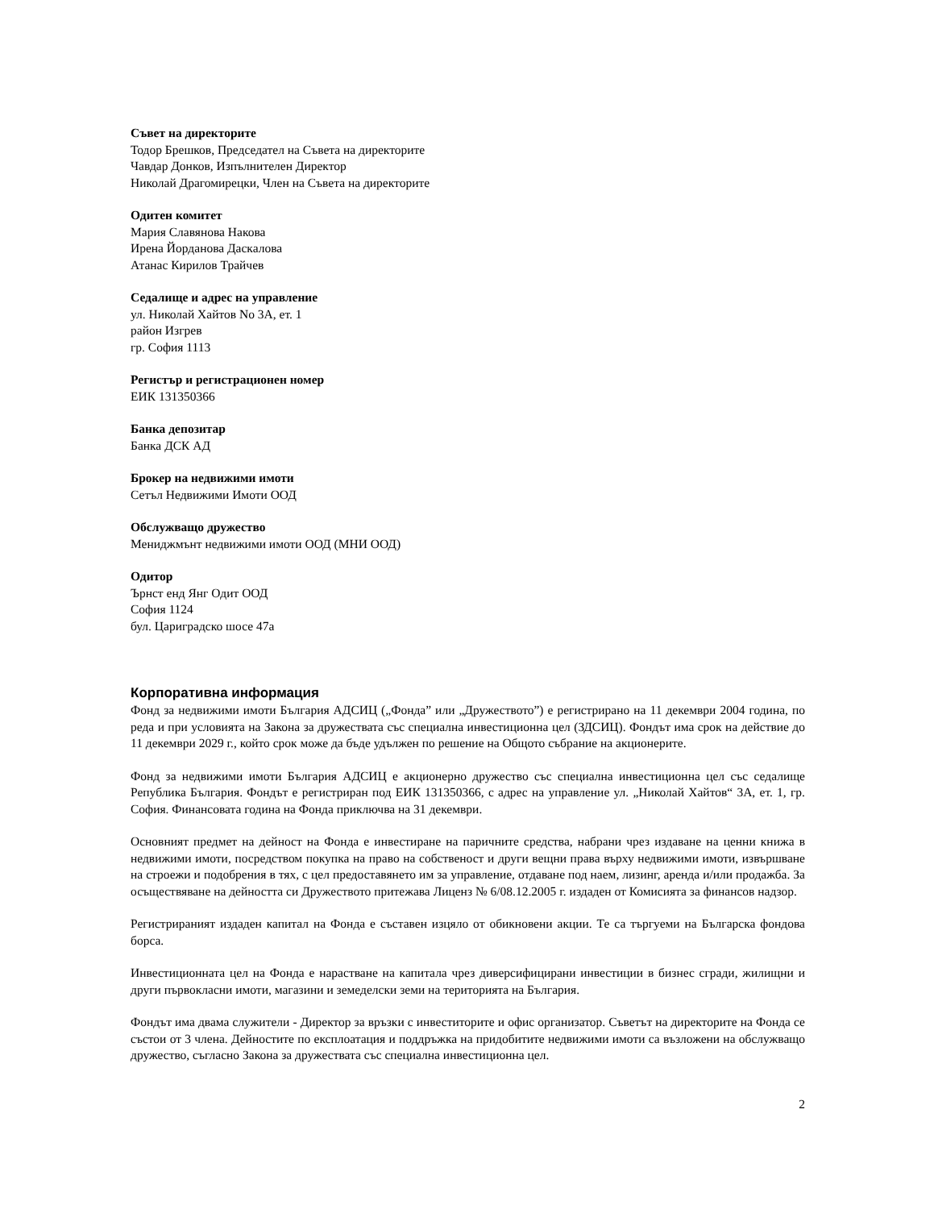Съвет на директорите
Тодор Брешков, Председател на Съвета на директорите
Чавдар Донков, Изпълнителен Директор
Николай Драгомирецки, Член на Съвета на директорите
Одитен комитет
Мария Славянова Накова
Ирена Йорданова Даскалова
Атанас Кирилов Трайчев
Седалище и адрес на управление
ул. Николай Хайтов No 3A, ет. 1
район Изгрев
гр. София 1113
Регистър и регистрационен номер
ЕИК 131350366
Банка депозитар
Банка ДСК АД
Брокер на недвижими имоти
Сетъл Недвижими Имоти ООД
Обслужващо дружество
Мениджмънт недвижими имоти ООД (МНИ ООД)
Одитор
Ърнст енд Янг Одит ООД
София 1124
бул. Цариградско шосе 47а
Корпоративна информация
Фонд за недвижими имоти България АДСИЦ („Фонда” или „Дружеството”) е регистрирано на 11 декември 2004 година, по реда и при условията на Закона за дружествата със специална инвестиционна цел (ЗДСИЦ). Фондът има срок на действие до 11 декември 2029 г., който срок може да бъде удължен по решение на Общото събрание на акционерите.
Фонд за недвижими имоти България АДСИЦ е акционерно дружество със специална инвестиционна цел със седалище Република България. Фондът е регистриран под ЕИК 131350366, с адрес на управление ул. „Николай Хайтов“ 3А, ет. 1, гр. София. Финансовата година на Фонда приключва на 31 декември.
Основният предмет на дейност на Фонда е инвестиране на паричните средства, набрани чрез издаване на ценни книжа в недвижими имоти, посредством покупка на право на собственост и други вещни права върху недвижими имоти, извършване на строежи и подобрения в тях, с цел предоставянето им за управление, отдаване под наем, лизинг, аренда и/или продажба. За осъществяване на дейността си Дружеството притежава Лиценз № 6/08.12.2005 г. издаден от Комисията за финансов надзор.
Регистрираният издаден капитал на Фонда е съставен изцяло от обикновени акции. Те са търгуеми на Българска фондова борса.
Инвестиционната цел на Фонда е нарастване на капитала чрез диверсифицирани инвестиции в бизнес сгради, жилищни и други първокласни имоти, магазини и земеделски земи на територията на България.
Фондът има двама служители - Директор за връзки с инвеститорите и офис организатор. Съветът на директорите на Фонда се състои от 3 члена. Дейностите по експлоатация и поддръжка на придобитите недвижими имоти са възложени на обслужващо дружество, съгласно Закона за дружествата със специална инвестиционна цел.
2